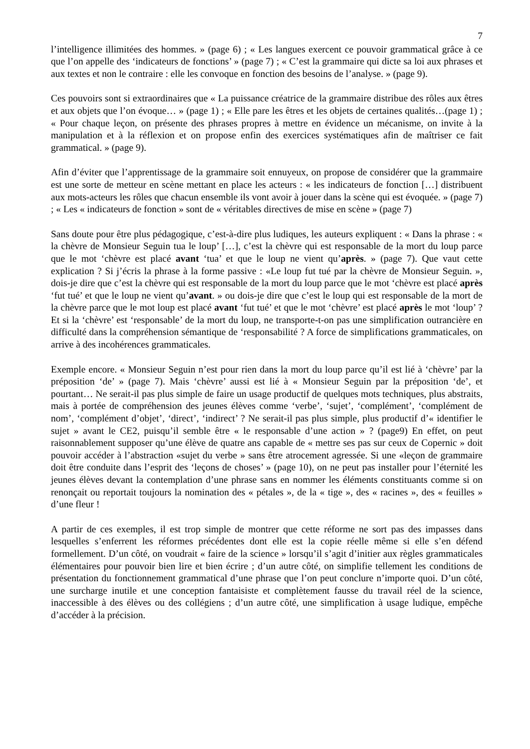7
l’intelligence illimitées des hommes. » (page 6) ; « Les langues exercent ce pouvoir grammatical grâce à ce que l’on appelle des ‘indicateurs de fonctions’ » (page 7) ; « C’est la grammaire qui dicte sa loi aux phrases et aux textes et non le contraire : elle les convoque en fonction des besoins de l’analyse. » (page 9).
Ces pouvoirs sont si extraordinaires que « La puissance créatrice de la grammaire distribue des rôles aux êtres et aux objets que l’on évoque… » (page 1) ; « Elle pare les êtres et les objets de certaines qualités…(page 1) ; « Pour chaque leçon, on présente des phrases propres à mettre en évidence un mécanisme, on invite à la manipulation et à la réflexion et on propose enfin des exercices systématiques afin de maîtriser ce fait grammatical. » (page 9).
Afin d’éviter que l’apprentissage de la grammaire soit ennuyeux, on propose de considérer que la grammaire est une sorte de metteur en scène mettant en place les acteurs : « les indicateurs de fonction […] distribuent aux mots-acteurs les rôles que chacun ensemble ils vont avoir à jouer dans la scène qui est évoquée. » (page 7) ; « Les « indicateurs de fonction » sont de « véritables directives de mise en scène » (page 7)
Sans doute pour être plus pédagogique, c’est-à-dire plus ludiques, les auteurs expliquent : « Dans la phrase : « la chèvre de Monsieur Seguin tua le loup’ […], c’est la chèvre qui est responsable de la mort du loup parce que le mot ‘chèvre est placé avant ‘tua’ et que le loup ne vient qu’après. » (page 7). Que vaut cette explication ? Si j’écris la phrase à la forme passive : «Le loup fut tué par la chèvre de Monsieur Seguin. », dois-je dire que c’est la chèvre qui est responsable de la mort du loup parce que le mot ‘chèvre est placé après ‘fut tué’ et que le loup ne vient qu’avant. » ou dois-je dire que c’est le loup qui est responsable de la mort de la chèvre parce que le mot loup est placé avant ‘fut tué’ et que le mot ‘chèvre’ est placé après le mot ‘loup’ ? Et si la ‘chèvre’ est ‘responsable’ de la mort du loup, ne transporte-t-on pas une simplification outrancière en difficulté dans la compréhension sémantique de ‘responsabilité ? A force de simplifications grammaticales, on arrive à des incohérences grammaticales.
Exemple encore. « Monsieur Seguin n’est pour rien dans la mort du loup parce qu’il est lié à ‘chèvre’ par la préposition ‘de’ » (page 7). Mais ‘chèvre’ aussi est lié à « Monsieur Seguin par la préposition ‘de’, et pourtant… Ne serait-il pas plus simple de faire un usage productif de quelques mots techniques, plus abstraits, mais à portée de compréhension des jeunes élèves comme ‘verbe’, ‘sujet’, ‘complément’, ‘complément de nom’, ‘complément d’objet’, ‘direct’, ‘indirect’ ? Ne serait-il pas plus simple, plus productif d’« identifier le sujet » avant le CE2, puisqu’il semble être « le responsable d’une action » ? (page9) En effet, on peut raisonnablement supposer qu’une élève de quatre ans capable de « mettre ses pas sur ceux de Copernic » doit pouvoir accéder à l’abstraction «sujet du verbe » sans être atrocement agressée. Si une «leçon de grammaire doit être conduite dans l’esprit des ‘leçons de choses’ » (page 10), on ne peut pas installer pour l’éternité les jeunes élèves devant la contemplation d’une phrase sans en nommer les éléments constituants comme si on renonçait ou reportait toujours la nomination des « pétales », de la « tige », des « racines », des « feuilles » d’une fleur !
A partir de ces exemples, il est trop simple de montrer que cette réforme ne sort pas des impasses dans lesquelles s’enferrent les réformes précédentes dont elle est la copie réelle même si elle s’en défend formellement. D’un côté, on voudrait « faire de la science » lorsqu’il s’agit d’initier aux règles grammaticales élémentaires pour pouvoir bien lire et bien écrire ; d’un autre côté, on simplifie tellement les conditions de présentation du fonctionnement grammatical d’une phrase que l’on peut conclure n’importe quoi. D’un côté, une surcharge inutile et une conception fantaisiste et complètement fausse du travail réel de la science, inaccessible à des élèves ou des collégiens ; d’un autre côté, une simplification à usage ludique, empêche d’accéder à la précision.